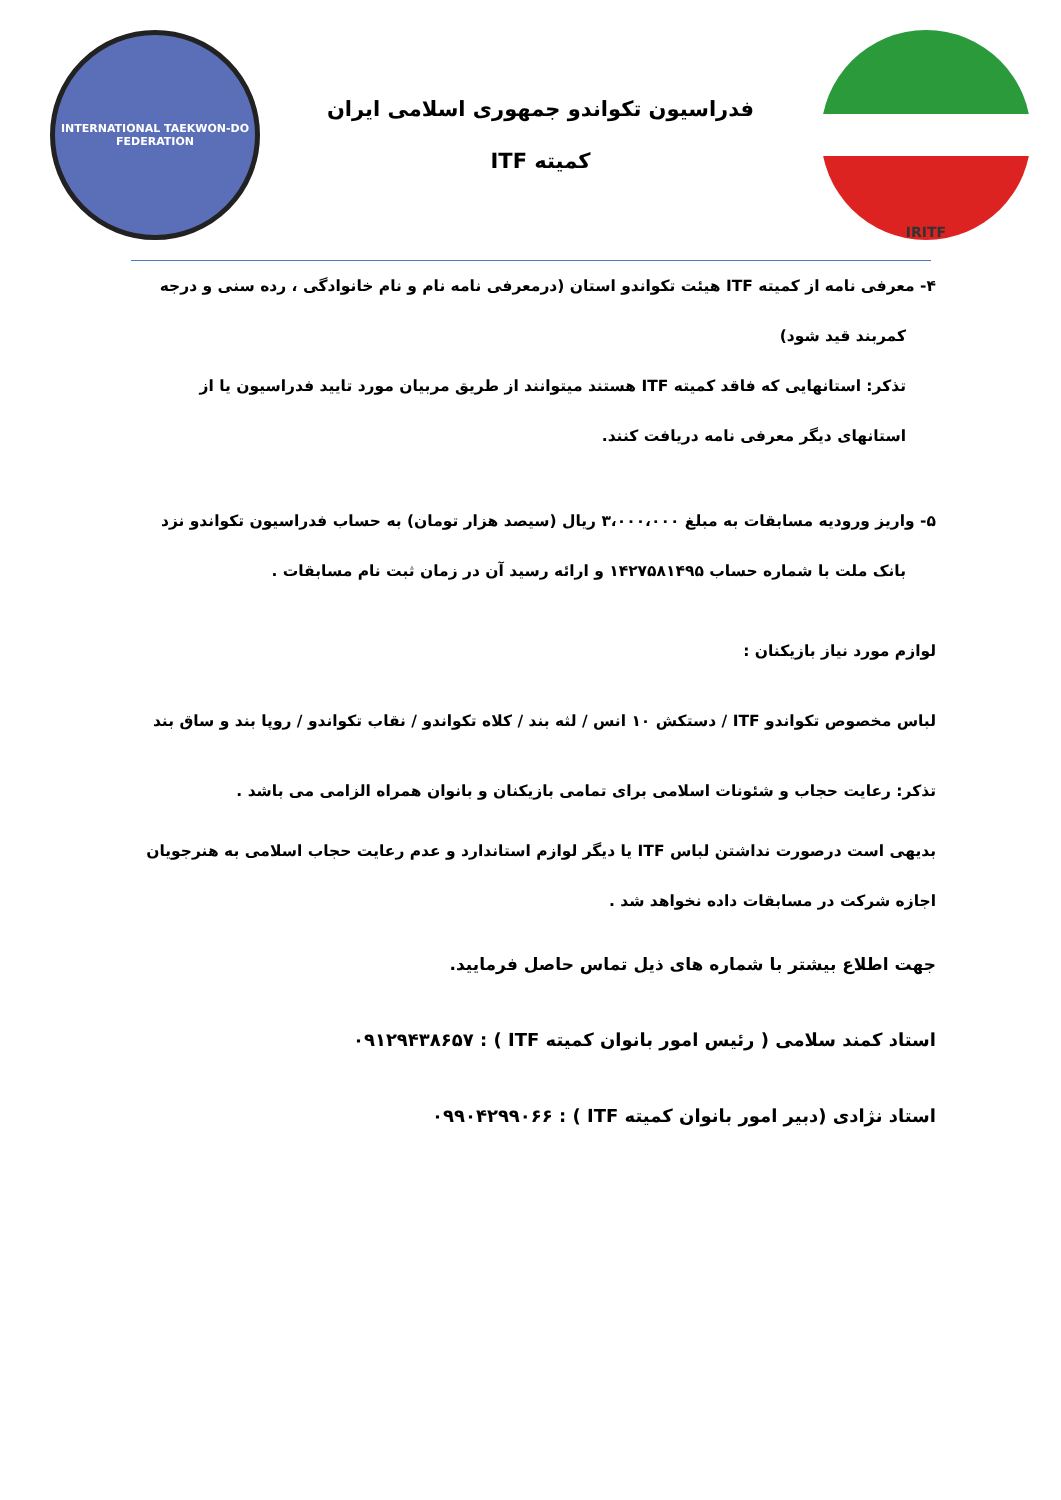IRITF
فدراسیون تکواندو جمهوری اسلامی ایران
کمیته ITF
INTERNATIONAL TAEKWON-DO FEDERATION
۴- معرفی نامه از کمیته ITF هیئت تکواندو استان (درمعرفی نامه نام و نام خانوادگی ، رده سنی و درجه
کمربند قید شود)
تذکر: استانهایی که فاقد کمیته ITF هستند میتوانند از طریق مربیان مورد تایید فدراسیون یا از
استانهای دیگر معرفی نامه دریافت کنند.
۵- واریز ورودیه مسابقات به مبلغ ۳،۰۰۰،۰۰۰ ریال (سیصد هزار تومان) به حساب فدراسیون تکواندو نزد
بانک ملت با شماره حساب ۱۴۲۷۵۸۱۴۹۵ و ارائه رسید آن در زمان ثبت نام مسابقات .
لوازم مورد نیاز بازیکنان :
لباس مخصوص تکواندو ITF / دستکش ۱۰ انس / لثه بند / کلاه تکواندو / نقاب تکواندو / روپا بند و ساق بند
تذکر: رعایت حجاب و شئونات اسلامی برای تمامی بازیکنان و بانوان همراه الزامی می باشد .
بدیهی است درصورت نداشتن لباس ITF یا دیگر لوازم استاندارد و عدم رعایت حجاب اسلامی به هنرجویان
اجازه شرکت در مسابقات داده نخواهد شد .
جهت اطلاع بیشتر با شماره های ذیل تماس حاصل فرمایید.
استاد کمند سلامی ( رئیس امور بانوان کمیته ITF ) : ۰۹۱۲۹۴۳۸۶۵۷
استاد نژادی (دبیر امور بانوان کمیته ITF ) : ۰۹۹۰۴۲۹۹۰۶۶